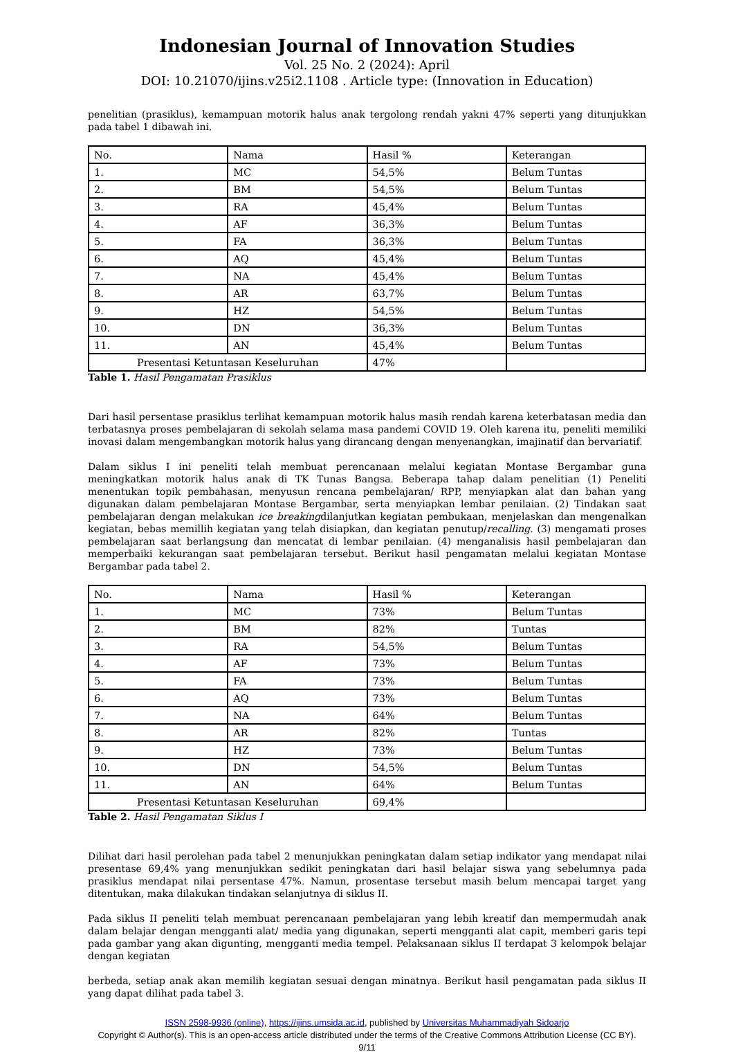Indonesian Journal of Innovation Studies
Vol. 25 No. 2 (2024): April
DOI: 10.21070/ijins.v25i2.1108 . Article type: (Innovation in Education)
penelitian (prasiklus), kemampuan motorik halus anak tergolong rendah yakni 47% seperti yang ditunjukkan pada tabel 1 dibawah ini.
| No. | Nama | Hasil % | Keterangan |
| 1. | MC | 54,5% | Belum Tuntas |
| 2. | BM | 54,5% | Belum Tuntas |
| 3. | RA | 45,4% | Belum Tuntas |
| 4. | AF | 36,3% | Belum Tuntas |
| 5. | FA | 36,3% | Belum Tuntas |
| 6. | AQ | 45,4% | Belum Tuntas |
| 7. | NA | 45,4% | Belum Tuntas |
| 8. | AR | 63,7% | Belum Tuntas |
| 9. | HZ | 54,5% | Belum Tuntas |
| 10. | DN | 36,3% | Belum Tuntas |
| 11. | AN | 45,4% | Belum Tuntas |
| Presentasi Ketuntasan Keseluruhan | | 47% | |
Table 1. Hasil Pengamatan Prasiklus
Dari hasil persentase prasiklus terlihat kemampuan motorik halus masih rendah karena keterbatasan media dan terbatasnya proses pembelajaran di sekolah selama masa pandemi COVID 19. Oleh karena itu, peneliti memiliki inovasi dalam mengembangkan motorik halus yang dirancang dengan menyenangkan, imajinatif dan bervariatif.
Dalam siklus I ini peneliti telah membuat perencanaan melalui kegiatan Montase Bergambar guna meningkatkan motorik halus anak di TK Tunas Bangsa. Beberapa tahap dalam penelitian (1) Peneliti menentukan topik pembahasan, menyusun rencana pembelajaran/ RPP, menyiapkan alat dan bahan yang digunakan dalam pembelajaran Montase Bergambar, serta menyiapkan lembar penilaian. (2) Tindakan saat pembelajaran dengan melakukan ice breakingdilanjutkan kegiatan pembukaan, menjelaskan dan mengenalkan kegiatan, bebas memillih kegiatan yang telah disiapkan, dan kegiatan penutup/recalling. (3) mengamati proses pembelajaran saat berlangsung dan mencatat di lembar penilaian. (4) menganalisis hasil pembelajaran dan memperbaiki kekurangan saat pembelajaran tersebut. Berikut hasil pengamatan melalui kegiatan Montase Bergambar pada tabel 2.
| No. | Nama | Hasil % | Keterangan |
| 1. | MC | 73% | Belum Tuntas |
| 2. | BM | 82% | Tuntas |
| 3. | RA | 54,5% | Belum Tuntas |
| 4. | AF | 73% | Belum Tuntas |
| 5. | FA | 73% | Belum Tuntas |
| 6. | AQ | 73% | Belum Tuntas |
| 7. | NA | 64% | Belum Tuntas |
| 8. | AR | 82% | Tuntas |
| 9. | HZ | 73% | Belum Tuntas |
| 10. | DN | 54,5% | Belum Tuntas |
| 11. | AN | 64% | Belum Tuntas |
| Presentasi Ketuntasan Keseluruhan | | 69,4% | |
Table 2. Hasil Pengamatan Siklus I
Dilihat dari hasil perolehan pada tabel 2 menunjukkan peningkatan dalam setiap indikator yang mendapat nilai presentase 69,4% yang menunjukkan sedikit peningkatan dari hasil belajar siswa yang sebelumnya pada prasiklus mendapat nilai persentase 47%. Namun, prosentase tersebut masih belum mencapai target yang ditentukan, maka dilakukan tindakan selanjutnya di siklus II.
Pada siklus II peneliti telah membuat perencanaan pembelajaran yang lebih kreatif dan mempermudah anak dalam belajar dengan mengganti alat/ media yang digunakan, seperti mengganti alat capit, memberi garis tepi pada gambar yang akan digunting, mengganti media tempel. Pelaksanaan siklus II terdapat 3 kelompok belajar dengan kegiatan
berbeda, setiap anak akan memilih kegiatan sesuai dengan minatnya. Berikut hasil pengamatan pada siklus II yang dapat dilihat pada tabel 3.
ISSN 2598-9936 (online), https://ijins.umsida.ac.id, published by Universitas Muhammadiyah Sidoarjo
Copyright © Author(s). This is an open-access article distributed under the terms of the Creative Commons Attribution License (CC BY).
9/11